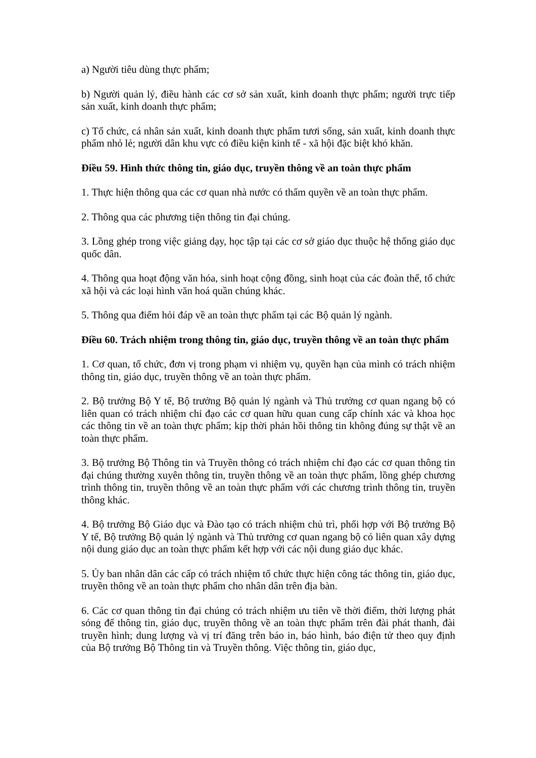a) Người tiêu dùng thực phẩm;
b) Người quản lý, điều hành các cơ sở sản xuất, kinh doanh thực phẩm; người trực tiếp sản xuất, kinh doanh thực phẩm;
c) Tổ chức, cá nhân sản xuất, kinh doanh thực phẩm tươi sống, sản xuất, kinh doanh thực phẩm nhỏ lẻ; người dân khu vực có điều kiện kinh tế - xã hội đặc biệt khó khăn.
Điều 59. Hình thức thông tin, giáo dục, truyền thông về an toàn thực phẩm
1. Thực hiện thông qua các cơ quan nhà nước có thẩm quyền về an toàn thực phẩm.
2. Thông qua các phương tiện thông tin đại chúng.
3. Lồng ghép trong việc giảng dạy, học tập tại các cơ sở giáo dục thuộc hệ thống giáo dục quốc dân.
4. Thông qua hoạt động văn hóa, sinh hoạt cộng đồng, sinh hoạt của các đoàn thể, tổ chức xã hội và các loại hình văn hoá quần chúng khác.
5. Thông qua điểm hỏi đáp về an toàn thực phẩm tại các Bộ quản lý ngành.
Điều 60. Trách nhiệm trong thông tin, giáo dục, truyền thông về an toàn thực phẩm
1. Cơ quan, tổ chức, đơn vị trong phạm vi nhiệm vụ, quyền hạn của mình có trách nhiệm thông tin, giáo dục, truyền thông về an toàn thực phẩm.
2. Bộ trưởng Bộ Y tế, Bộ trưởng Bộ quản lý ngành và Thủ trưởng cơ quan ngang bộ có liên quan có trách nhiệm chỉ đạo các cơ quan hữu quan cung cấp chính xác và khoa học các thông tin về an toàn thực phẩm; kịp thời phản hồi thông tin không đúng sự thật về an toàn thực phẩm.
3. Bộ trưởng Bộ Thông tin và Truyền thông có trách nhiệm chỉ đạo các cơ quan thông tin đại chúng thường xuyên thông tin, truyền thông về an toàn thực phẩm, lồng ghép chương trình thông tin, truyền thông về an toàn thực phẩm với các chương trình thông tin, truyền thông khác.
4. Bộ trưởng Bộ Giáo dục và Đào tạo có trách nhiệm chủ trì, phối hợp với Bộ trưởng Bộ Y tế, Bộ trưởng Bộ quản lý ngành và Thủ trưởng cơ quan ngang bộ có liên quan xây dựng nội dung giáo dục an toàn thực phẩm kết hợp với các nội dung giáo dục khác.
5. Ủy ban nhân dân các cấp có trách nhiệm tổ chức thực hiện công tác thông tin, giáo dục, truyền thông về an toàn thực phẩm cho nhân dân trên địa bàn.
6. Các cơ quan thông tin đại chúng có trách nhiệm ưu tiên về thời điểm, thời lượng phát sóng để thông tin, giáo dục, truyền thông về an toàn thực phẩm trên đài phát thanh, đài truyền hình; dung lượng và vị trí đăng trên báo in, báo hình, báo điện tử theo quy định của Bộ trưởng Bộ Thông tin và Truyền thông. Việc thông tin, giáo dục,